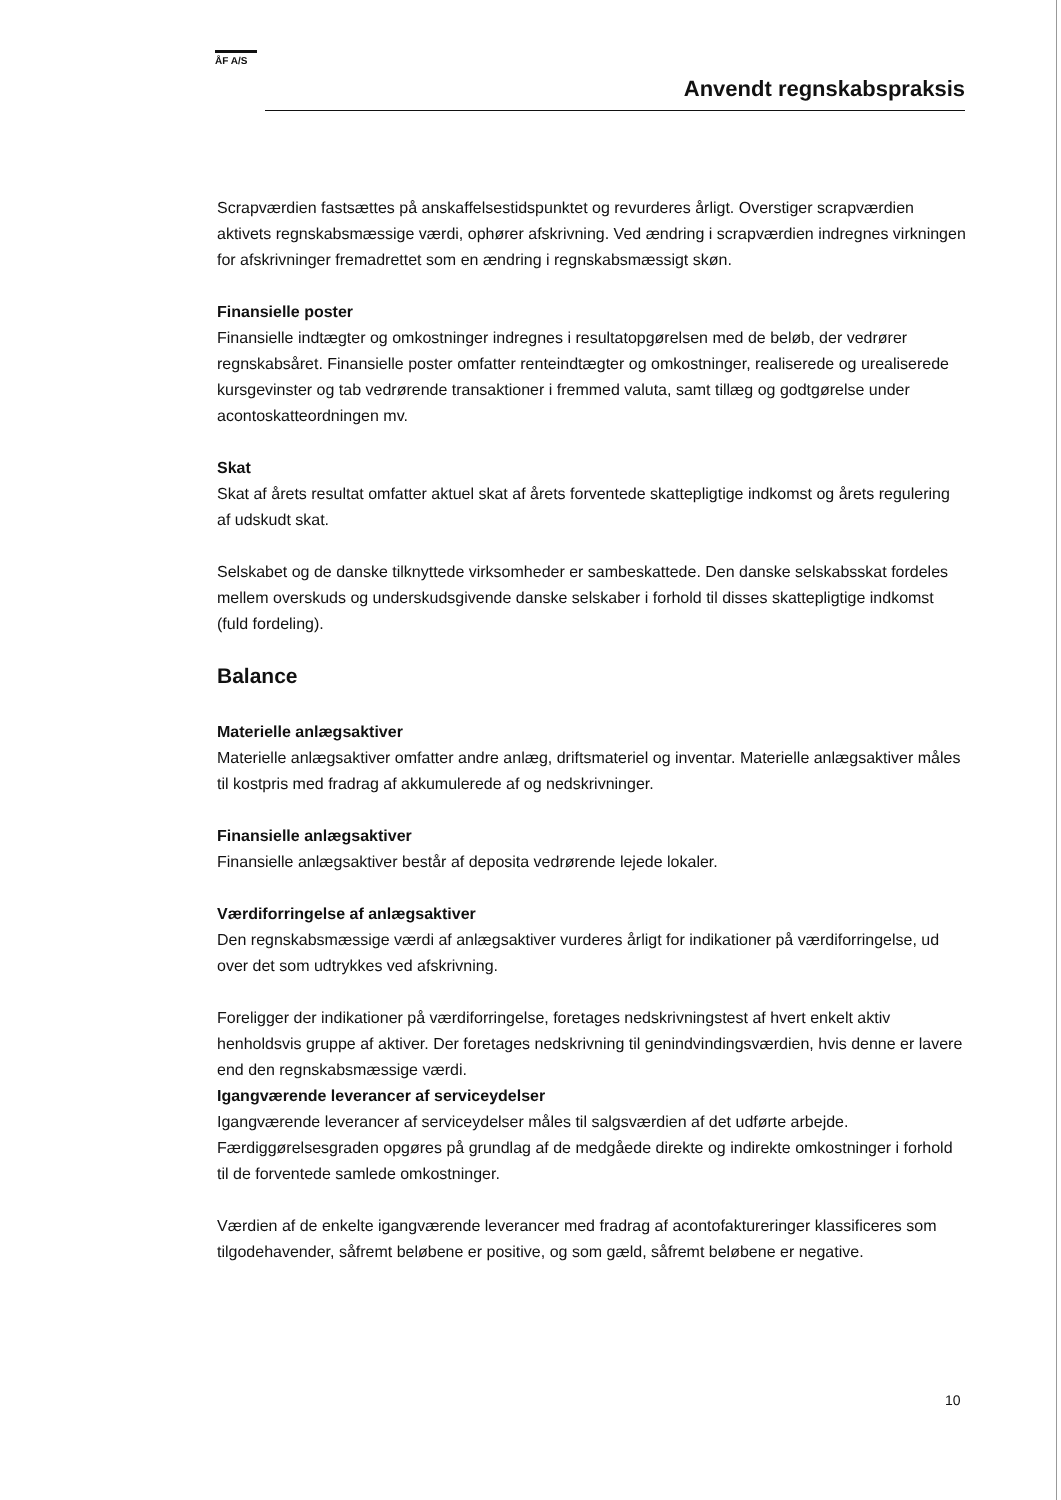ÅF A/S
Anvendt regnskabspraksis
Scrapværdien fastsættes på anskaffelsestidspunktet og revurderes årligt. Overstiger scrapværdien aktivets regnskabsmæssige værdi, ophører afskrivning. Ved ændring i scrapværdien indregnes virkningen for afskrivninger fremadrettet som en ændring i regnskabsmæssigt skøn.
Finansielle poster
Finansielle indtægter og omkostninger indregnes i resultatopgørelsen med de beløb, der vedrører regnskabsåret. Finansielle poster omfatter renteindtægter og omkostninger, realiserede og urealiserede kursgevinster og tab vedrørende transaktioner i fremmed valuta, samt tillæg og godtgørelse under acontoskatteordningen mv.
Skat
Skat af årets resultat omfatter aktuel skat af årets forventede skattepligtige indkomst og årets regulering af udskudt skat.
Selskabet og de danske tilknyttede virksomheder er sambeskattede. Den danske selskabsskat fordeles mellem overskuds og underskudsgivende danske selskaber i forhold til disses skattepligtige indkomst (fuld fordeling).
Balance
Materielle anlægsaktiver
Materielle anlægsaktiver omfatter andre anlæg, driftsmateriel og inventar. Materielle anlægsaktiver måles til kostpris med fradrag af akkumulerede af og nedskrivninger.
Finansielle anlægsaktiver
Finansielle anlægsaktiver består af deposita vedrørende lejede lokaler.
Værdiforringelse af anlægsaktiver
Den regnskabsmæssige værdi af anlægsaktiver vurderes årligt for indikationer på værdiforringelse, ud over det som udtrykkes ved afskrivning.
Foreligger der indikationer på værdiforringelse, foretages nedskrivningstest af hvert enkelt aktiv henholdsvis gruppe af aktiver. Der foretages nedskrivning til genindvindingsværdien, hvis denne er lavere end den regnskabsmæssige værdi.
Igangværende leverancer af serviceydelser
Igangværende leverancer af serviceydelser måles til salgsværdien af det udførte arbejde. Færdiggørelsesgraden opgøres på grundlag af de medgåede direkte og indirekte omkostninger i forhold til de forventede samlede omkostninger.
Værdien af de enkelte igangværende leverancer med fradrag af acontofaktureringer klassificeres som tilgodehavender, såfremt beløbene er positive, og som gæld, såfremt beløbene er negative.
10